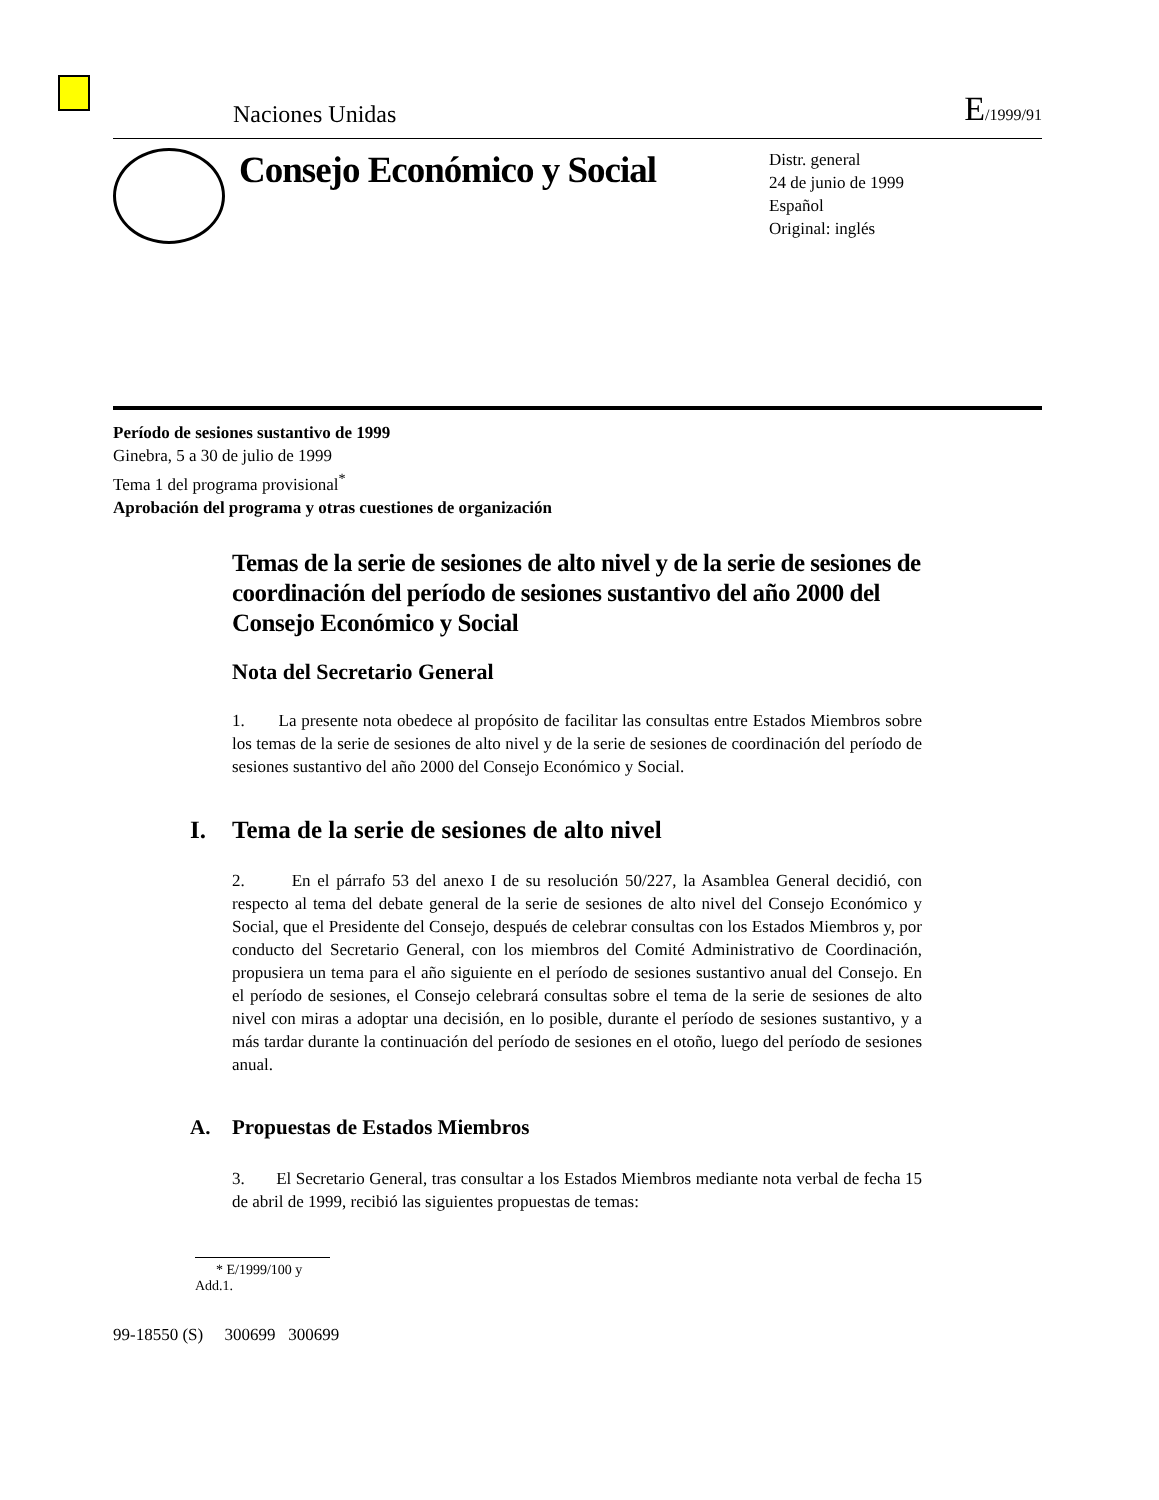Naciones Unidas E/1999/91
Consejo Económico y Social
Distr. general
24 de junio de 1999
Español
Original: inglés
Período de sesiones sustantivo de 1999
Ginebra, 5 a 30 de julio de 1999
Tema 1 del programa provisional<sup>*</sup>
Aprobación del programa y otras cuestiones de organización
Temas de la serie de sesiones de alto nivel y de la serie de sesiones de coordinación del período de sesiones sustantivo del año 2000 del Consejo Económico y Social
Nota del Secretario General
1. La presente nota obedece al propósito de facilitar las consultas entre Estados Miembros sobre los temas de la serie de sesiones de alto nivel y de la serie de sesiones de coordinación del período de sesiones sustantivo del año 2000 del Consejo Económico y Social.
I. Tema de la serie de sesiones de alto nivel
2. En el párrafo 53 del anexo I de su resolución 50/227, la Asamblea General decidió, con respecto al tema del debate general de la serie de sesiones de alto nivel del Consejo Económico y Social, que el Presidente del Consejo, después de celebrar consultas con los Estados Miembros y, por conducto del Secretario General, con los miembros del Comité Administrativo de Coordinación, propusiera un tema para el año siguiente en el período de sesiones sustantivo anual del Consejo. En el período de sesiones, el Consejo celebrará consultas sobre el tema de la serie de sesiones de alto nivel con miras a adoptar una decisión, en lo posible, durante el período de sesiones sustantivo, y a más tardar durante la continuación del período de sesiones en el otoño, luego del período de sesiones anual.
A. Propuestas de Estados Miembros
3. El Secretario General, tras consultar a los Estados Miembros mediante nota verbal de fecha 15 de abril de 1999, recibió las siguientes propuestas de temas:
* E/1999/100 y Add.1.
99-18550 (S) 300699 300699